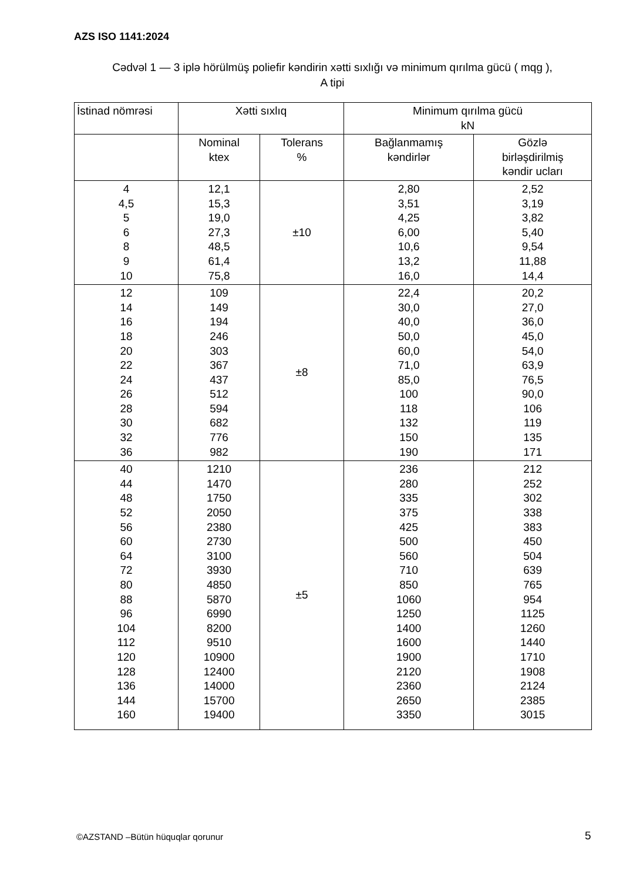AZS ISO 1141:2024
Cədvəl 1 — 3 iplə hörülmüş poliefir kəndirin xətti sıxlığı və minimum qırılma gücü ( mqg ),
A tipi
| İstinad nömrəsi | Xətti sıxlıq | | Minimum qırılma gücü kN | |
| --- | --- | --- | --- | --- |
| | Nominal ktex | Tolerans % | Bağlanmamış kəndirlər | Gözlə birləşdirilmiş kəndir ucları |
| 4 4,5 5 6 8 9 10 | 12,1 15,3 19,0 27,3 48,5 61,4 75,8 | ±10 | 2,80 3,51 4,25 6,00 10,6 13,2 16,0 | 2,52 3,19 3,82 5,40 9,54 11,88 14,4 |
| 12 14 16 18 20 22 24 26 28 30 32 36 | 109 149 194 246 303 367 437 512 594 682 776 982 | ±8 | 22,4 30,0 40,0 50,0 60,0 71,0 85,0 100 118 132 150 190 | 20,2 27,0 36,0 45,0 54,0 63,9 76,5 90,0 106 119 135 171 |
| 40 44 48 52 56 60 64 72 80 88 96 104 112 120 128 136 144 160 | 1210 1470 1750 2050 2380 2730 3100 3930 4850 5870 6990 8200 9510 10900 12400 14000 15700 19400 | ±5 | 236 280 335 375 425 500 560 710 850 1060 1250 1400 1600 1900 2120 2360 2650 3350 | 212 252 302 338 383 450 504 639 765 954 1125 1260 1440 1710 1908 2124 2385 3015 |
©AZSTAND –Bütün hüquqlar qorunur
5